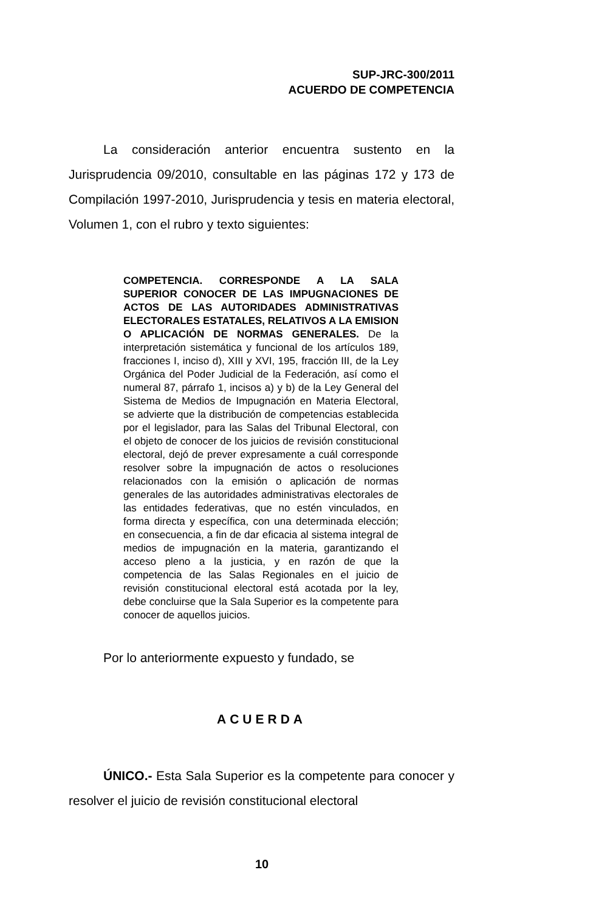SUP-JRC-300/2011
ACUERDO DE COMPETENCIA
La consideración anterior encuentra sustento en la Jurisprudencia 09/2010, consultable en las páginas 172 y 173 de Compilación 1997-2010, Jurisprudencia y tesis en materia electoral, Volumen 1, con el rubro y texto siguientes:
COMPETENCIA. CORRESPONDE A LA SALA SUPERIOR CONOCER DE LAS IMPUGNACIONES DE ACTOS DE LAS AUTORIDADES ADMINISTRATIVAS ELECTORALES ESTATALES, RELATIVOS A LA EMISION O APLICACIÓN DE NORMAS GENERALES. De la interpretación sistemática y funcional de los artículos 189, fracciones I, inciso d), XIII y XVI, 195, fracción III, de la Ley Orgánica del Poder Judicial de la Federación, así como el numeral 87, párrafo 1, incisos a) y b) de la Ley General del Sistema de Medios de Impugnación en Materia Electoral, se advierte que la distribución de competencias establecida por el legislador, para las Salas del Tribunal Electoral, con el objeto de conocer de los juicios de revisión constitucional electoral, dejó de prever expresamente a cuál corresponde resolver sobre la impugnación de actos o resoluciones relacionados con la emisión o aplicación de normas generales de las autoridades administrativas electorales de las entidades federativas, que no estén vinculados, en forma directa y específica, con una determinada elección; en consecuencia, a fin de dar eficacia al sistema integral de medios de impugnación en la materia, garantizando el acceso pleno a la justicia, y en razón de que la competencia de las Salas Regionales en el juicio de revisión constitucional electoral está acotada por la ley, debe concluirse que la Sala Superior es la competente para conocer de aquellos juicios.
Por lo anteriormente expuesto y fundado, se
ACUERDA
ÚNICO.- Esta Sala Superior es la competente para conocer y resolver el juicio de revisión constitucional electoral
10